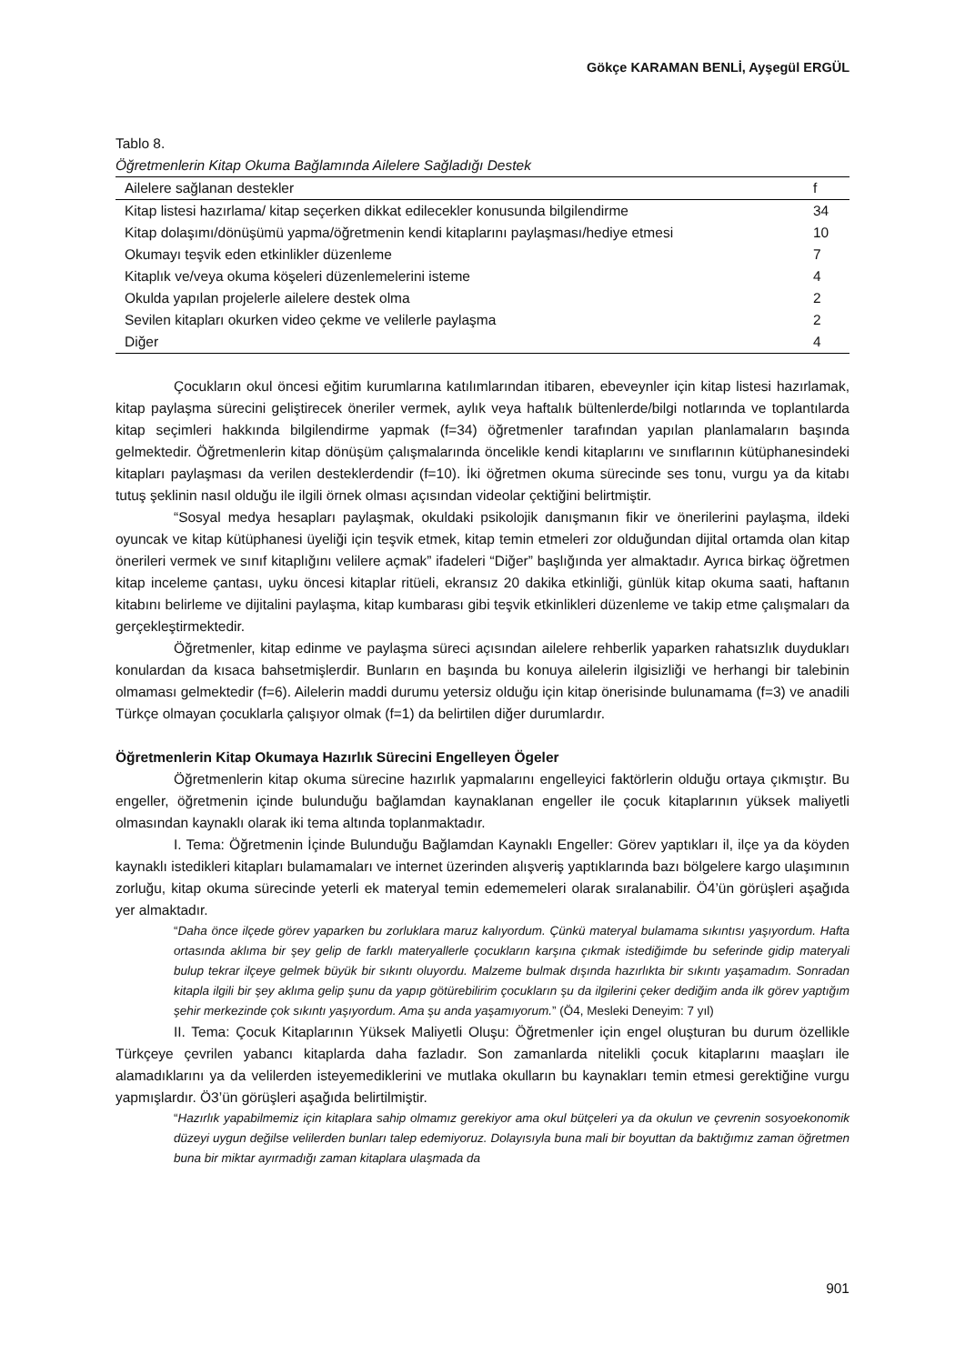Gökçe KARAMAN BENLİ, Ayşegül ERGÜL
Tablo 8.
Öğretmenlerin Kitap Okuma Bağlamında Ailelere Sağladığı Destek
| Ailelere sağlanan destekler | f |
| --- | --- |
| Kitap listesi hazırlama/ kitap seçerken dikkat edilecekler konusunda bilgilendirme | 34 |
| Kitap dolaşımı/dönüşümü yapma/öğretmenin kendi kitaplarını paylaşması/hediye etmesi | 10 |
| Okumayı teşvik eden etkinlikler düzenleme | 7 |
| Kitaplık ve/veya okuma köşeleri düzenlemelerini isteme | 4 |
| Okulda yapılan projelerle ailelere destek olma | 2 |
| Sevilen kitapları okurken video çekme ve velilerle paylaşma | 2 |
| Diğer | 4 |
Çocukların okul öncesi eğitim kurumlarına katılımlarından itibaren, ebeveynler için kitap listesi hazırlamak, kitap paylaşma sürecini geliştirecek öneriler vermek, aylık veya haftalık bültenlerde/bilgi notlarında ve toplantılarda kitap seçimleri hakkında bilgilendirme yapmak (f=34) öğretmenler tarafından yapılan planlamaların başında gelmektedir. Öğretmenlerin kitap dönüşüm çalışmalarında öncelikle kendi kitaplarını ve sınıflarının kütüphanesindeki kitapları paylaşması da verilen desteklerdendir (f=10). İki öğretmen okuma sürecinde ses tonu, vurgu ya da kitabı tutuş şeklinin nasıl olduğu ile ilgili örnek olması açısından videolar çektiğini belirtmiştir.
“Sosyal medya hesapları paylaşmak, okuldaki psikolojik danışmanın fikir ve önerilerini paylaşma, ildeki oyuncak ve kitap kütüphanesi üyeliği için teşvik etmek, kitap temin etmeleri zor olduğundan dijital ortamda olan kitap önerileri vermek ve sınıf kitaplığını velilere açmak” ifadeleri “Diğer” başlığında yer almaktadır. Ayrıca birkaç öğretmen kitap inceleme çantası, uyku öncesi kitaplar ritüeli, ekransız 20 dakika etkinliği, günlük kitap okuma saati, haftanın kitabını belirleme ve dijitalini paylaşma, kitap kumbarası gibi teşvik etkinlikleri düzenleme ve takip etme çalışmaları da gerçekleştirmektedir.
Öğretmenler, kitap edinme ve paylaşma süreci açısından ailelere rehberlik yaparken rahatsızlık duydukları konulardan da kısaca bahsetmişlerdir. Bunların en başında bu konuya ailelerin ilgisizliği ve herhangi bir talebinin olmaması gelmektedir (f=6). Ailelerin maddi durumu yetersiz olduğu için kitap önerisinde bulunamama (f=3) ve anadili Türkçe olmayan çocuklarla çalışıyor olmak (f=1) da belirtilen diğer durumlardır.
Öğretmenlerin Kitap Okumaya Hazırlık Sürecini Engelleyen Ögeler
Öğretmenlerin kitap okuma sürecine hazırlık yapmalarını engelleyici faktörlerin olduğu ortaya çıkmıştır. Bu engeller, öğretmenin içinde bulunduğu bağlamdan kaynaklanan engeller ile çocuk kitaplarının yüksek maliyetli olmasından kaynaklı olarak iki tema altında toplanmaktadır.
I. Tema: Öğretmenin İçinde Bulunduğu Bağlamdan Kaynaklı Engeller: Görev yaptıkları il, ilçe ya da köyden kaynaklı istedikleri kitapları bulamamaları ve internet üzerinden alışveriş yaptıklarında bazı bölgelere kargo ulaşımının zorluğu, kitap okuma sürecinde yeterli ek materyal temin edememeleri olarak sıralanabilir. Ö4’ün görüşleri aşağıda yer almaktadır.
“Daha önce ilçede görev yaparken bu zorluklara maruz kalıyordum. Çünkü materyal bulamama sıkıntısı yaşıyordum. Hafta ortasında aklıma bir şey gelip de farklı materyallerle çocukların karşına çıkmak istediğimde bu seferinde gidip materyali bulup tekrar ilçeye gelmek büyük bir sıkıntı oluyordu. Malzeme bulmak dışında hazırlıkta bir sıkıntı yaşamadım. Sonradan kitapla ilgili bir şey aklıma gelip şunu da yapıp götürebilirim çocukların şu da ilgilerini çeker dediğim anda ilk görev yaptığım şehir merkezinde çok sıkıntı yaşıyordum. Ama şu anda yaşamıyorum.” (Ö4, Mesleki Deneyim: 7 yıl)
II. Tema: Çocuk Kitaplarının Yüksek Maliyetli Oluşu: Öğretmenler için engel oluşturan bu durum özellikle Türkçeye çevrilen yabancı kitaplarda daha fazladır. Son zamanlarda nitelikli çocuk kitaplarını maaşları ile alamadıklarını ya da velilerden isteyemediklerini ve mutlaka okulların bu kaynakları temin etmesi gerektiğine vurgu yapmışlardır. Ö3’ün görüşleri aşağıda belirtilmiştir.
“Hazırlık yapabilmemiz için kitaplara sahip olmamız gerekiyor ama okul bütçeleri ya da okulun ve çevrenin sosyoekonomik düzeyi uygun değilse velilerden bunları talep edemiyoruz. Dolayısıyla buna mali bir boyuttan da baktığımız zaman öğretmen buna bir miktar ayırmadığı zaman kitaplara ulaşmada da
901